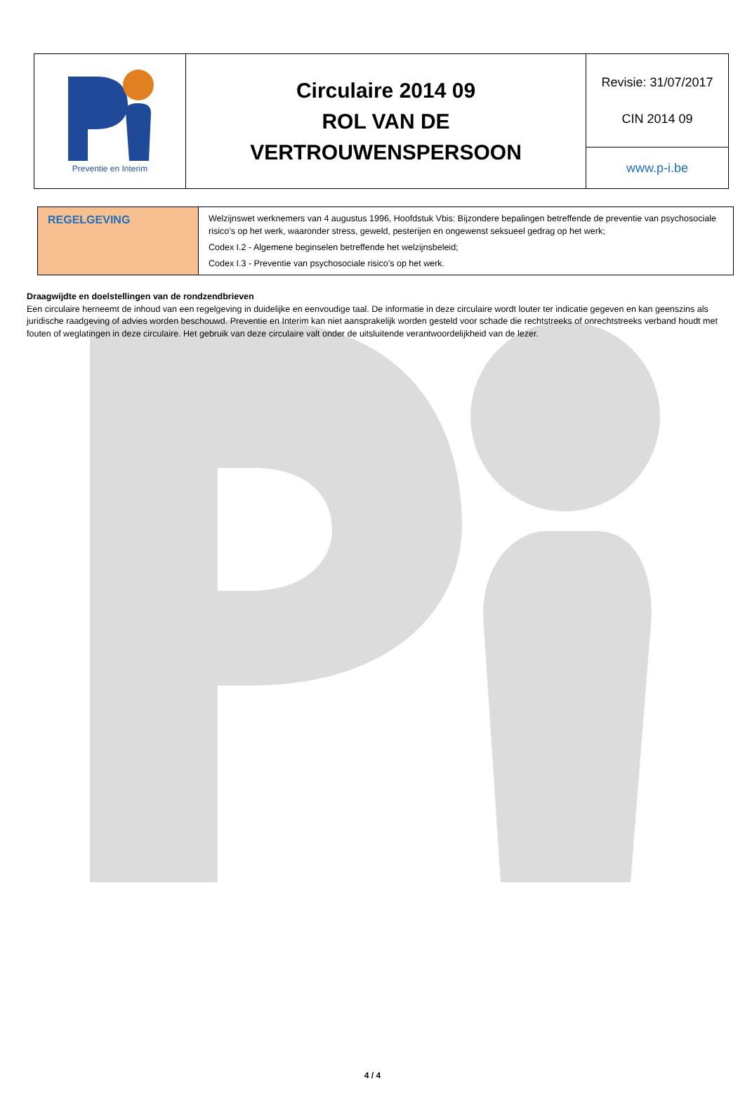| Preventie en Interim | Circulaire 2014 09 ROL VAN DE VERTROUWENSPERSOON | Revisie: 31/07/2017 CIN 2014 09 |
| | | www.p-i.be |
| REGELGEVING | Welzijnswet werknemers van 4 augustus 1996, Hoofdstuk Vbis: Bijzondere bepalingen betreffende de preventie van psychosociale risico’s op het werk, waaronder stress, geweld, pesterijen en ongewenst seksueel gedrag op het werk; Codex I.2 - Algemene beginselen betreffende het welzijnsbeleid; Codex I.3 - Preventie van psychosociale risico’s op het werk. |
Draagwijdte en doelstellingen van de rondzendbrieven
Een circulaire herneemt de inhoud van een regelgeving in duidelijke en eenvoudige taal. De informatie in deze circulaire wordt louter ter indicatie gegeven en kan geenszins als juridische raadgeving of advies worden beschouwd. Preventie en Interim kan niet aansprakelijk worden gesteld voor schade die rechtstreeks of onrechtstreeks verband houdt met fouten of weglatingen in deze circulaire. Het gebruik van deze circulaire valt onder de uitsluitende verantwoordelijkheid van de lezer.
4 / 4